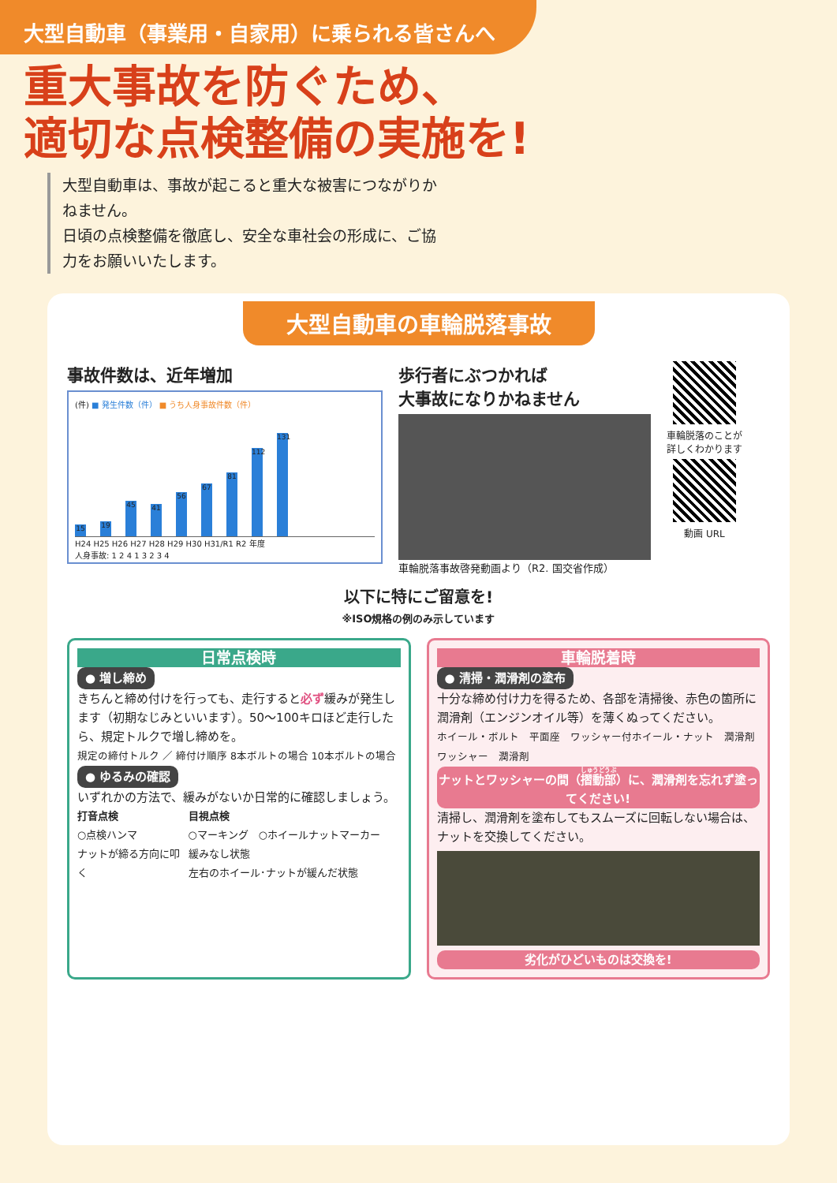大型自動車（事業用・自家用）に乗られる皆さんへ
重大事故を防ぐため、
適切な点検整備の実施を!
大型自動車は、事故が起こると重大な被害につながりかねません。
日頃の点検整備を徹底し、安全な車社会の形成に、ご協力をお願いいたします。
大型自動車の車輪脱落事故
事故件数は、近年増加
(件) ■ 発生件数（件） ■ うち人身事故件数（件）
15
19
45
41
56
67
81
112
131
H24 H25 H26 H27 H28 H29 H30 H31/R1 R2 年度
人身事故: 1 2 4 1 3 2 3 4
歩行者にぶつかれば
大事故になりかねません
車輪脱落事故啓発動画より（R2. 国交省作成）
車輪脱落のことが
詳しくわかります
動画 URL
以下に特にご留意を!
※ISO規格の例のみ示しています
日常点検時
● 増し締め
きちんと締め付けを行っても、走行すると必ず緩みが発生します（初期なじみといいます）。50～100キロほど走行したら、規定トルクで増し締めを。
規定の締付トルク ／ 締付け順序 8本ボルトの場合 10本ボルトの場合
● ゆるみの確認
いずれかの方法で、緩みがないか日常的に確認しましょう。
打音点検
○点検ハンマ
ナットが締る方向に叩く
目視点検
○マーキング　○ホイールナットマーカー
緩みなし状態
左右のホイール･ナットが緩んだ状態
車輪脱着時
● 清掃・潤滑剤の塗布
十分な締め付け力を得るため、各部を清掃後、赤色の箇所に潤滑剤（エンジンオイル等）を薄くぬってください。
ホイール・ボルト　平面座　ワッシャー付ホイール・ナット　潤滑剤　ワッシャー　潤滑剤
ナットとワッシャーの間（摺動部）に、潤滑剤を忘れず塗ってください!
清掃し、潤滑剤を塗布してもスムーズに回転しない場合は、ナットを交換してください。
劣化がひどいものは交換を!